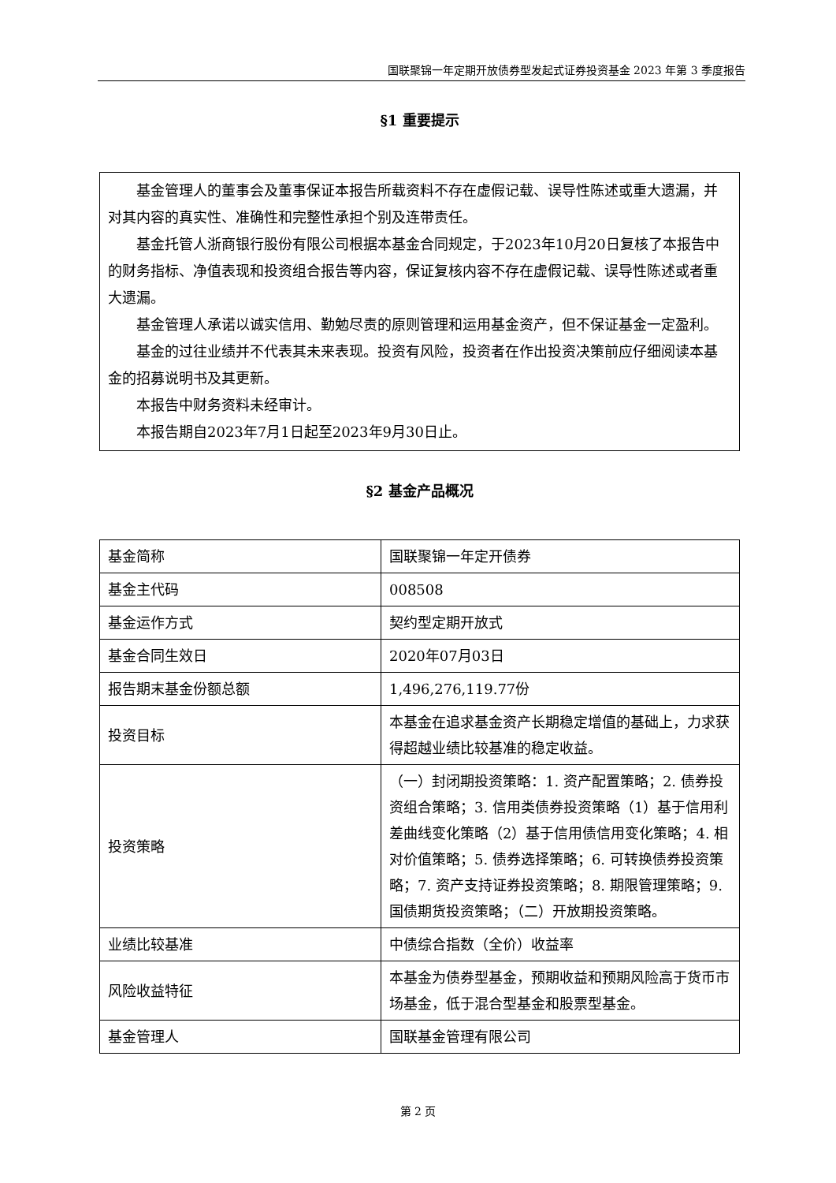国联聚锦一年定期开放债券型发起式证券投资基金 2023 年第 3 季度报告
§1 重要提示
基金管理人的董事会及董事保证本报告所载资料不存在虚假记载、误导性陈述或重大遗漏，并对其内容的真实性、准确性和完整性承担个别及连带责任。
基金托管人浙商银行股份有限公司根据本基金合同规定，于2023年10月20日复核了本报告中的财务指标、净值表现和投资组合报告等内容，保证复核内容不存在虚假记载、误导性陈述或者重大遗漏。
基金管理人承诺以诚实信用、勤勉尽责的原则管理和运用基金资产，但不保证基金一定盈利。
基金的过往业绩并不代表其未来表现。投资有风险，投资者在作出投资决策前应仔细阅读本基金的招募说明书及其更新。
本报告中财务资料未经审计。
本报告期自2023年7月1日起至2023年9月30日止。
§2 基金产品概况
| 基金简称 | 国联聚锦一年定开债券 |
| 基金主代码 | 008508 |
| 基金运作方式 | 契约型定期开放式 |
| 基金合同生效日 | 2020年07月03日 |
| 报告期末基金份额总额 | 1,496,276,119.77份 |
| 投资目标 | 本基金在追求基金资产长期稳定增值的基础上，力求获得超越业绩比较基准的稳定收益。 |
| 投资策略 | （一）封闭期投资策略：1. 资产配置策略；2. 债券投资组合策略；3. 信用类债券投资策略（1）基于信用利差曲线变化策略（2）基于信用债信用变化策略；4. 相对价值策略；5. 债券选择策略；6. 可转换债券投资策略；7. 资产支持证券投资策略；8. 期限管理策略；9. 国债期货投资策略；（二）开放期投资策略。 |
| 业绩比较基准 | 中债综合指数（全价）收益率 |
| 风险收益特征 | 本基金为债券型基金，预期收益和预期风险高于货币市场基金，低于混合型基金和股票型基金。 |
| 基金管理人 | 国联基金管理有限公司 |
第 2 页